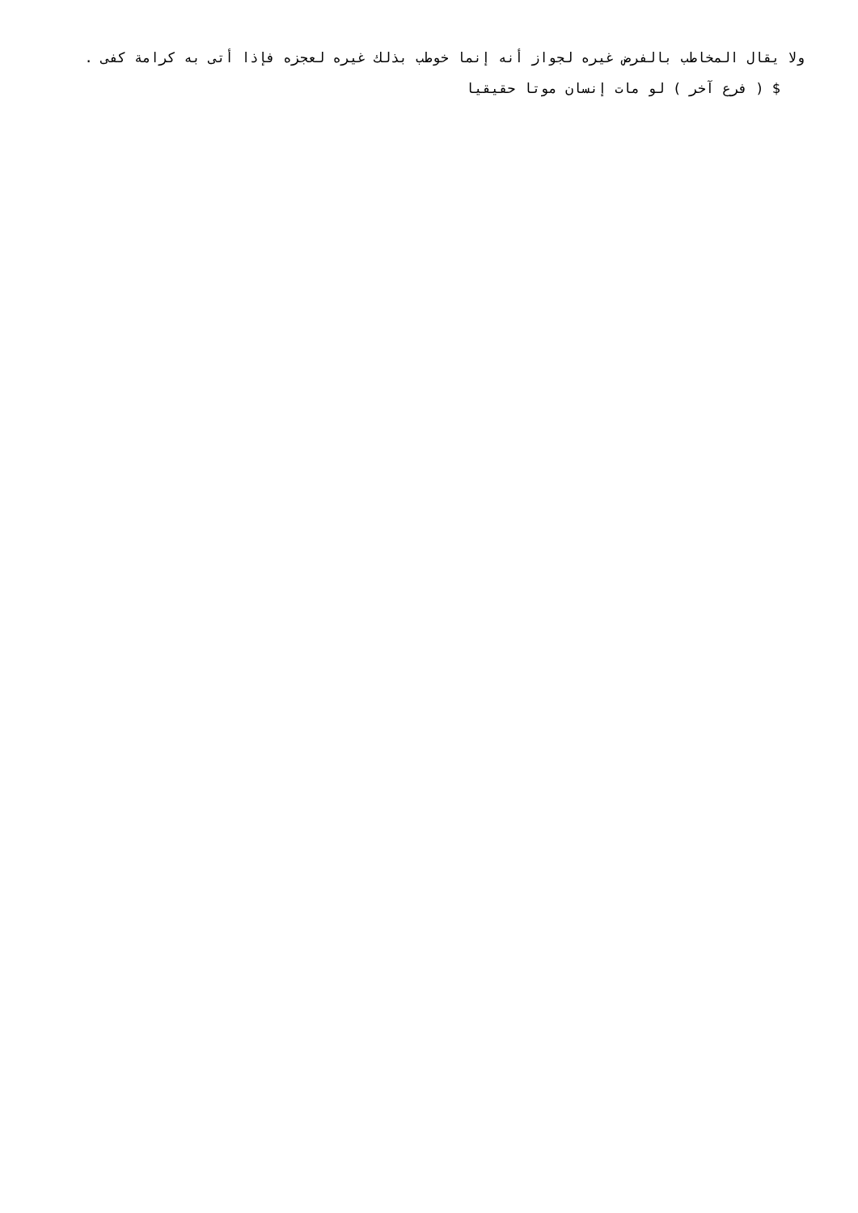ولا يقال المخاطب بالفرض غيره لجواز أنه إنما خوطب بذلك غيره لعجزه فإذا أتى به كرامة كفى .
$ ( فرع آخر ) لو مات إنسان موتا حقيقيا